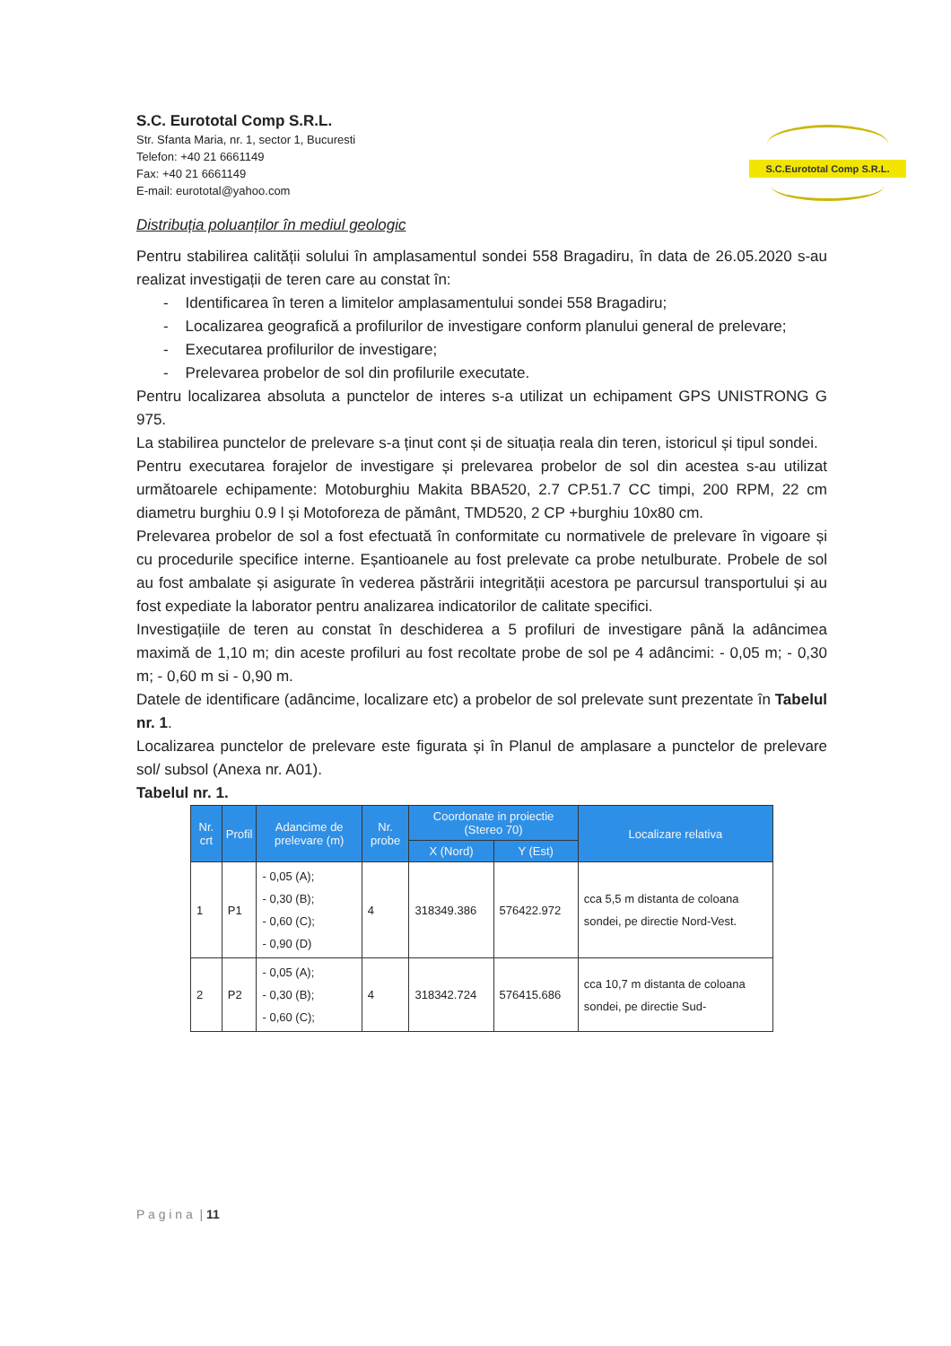S.C. Eurototal Comp S.R.L.
Str. Sfanta Maria, nr. 1, sector 1, Bucuresti
Telefon: +40 21 6661149
Fax: +40 21 6661149
E-mail: eurototal@yahoo.com
S.C.Eurototal Comp S.R.L.
Distribuția poluanților în mediul geologic
Pentru stabilirea calității solului în amplasamentul sondei 558 Bragadiru, în data de 26.05.2020 s-au realizat investigații de teren care au constat în:
- Identificarea în teren a limitelor amplasamentului sondei 558 Bragadiru;
- Localizarea geografică a profilurilor de investigare conform planului general de prelevare;
- Executarea profilurilor de investigare;
- Prelevarea probelor de sol din profilurile executate.
Pentru localizarea absoluta a punctelor de interes s-a utilizat un echipament GPS UNISTRONG G 975.
La stabilirea punctelor de prelevare s-a ținut cont și de situația reala din teren, istoricul și tipul sondei.
Pentru executarea forajelor de investigare și prelevarea probelor de sol din acestea s-au utilizat următoarele echipamente: Motoburghiu Makita BBA520, 2.7 CP.51.7 CC timpi, 200 RPM, 22 cm diametru burghiu 0.9 l și Motoforeza de pământ, TMD520, 2 CP +burghiu 10x80 cm.
Prelevarea probelor de sol a fost efectuată în conformitate cu normativele de prelevare în vigoare și cu procedurile specifice interne. Eșantioanele au fost prelevate ca probe netulburate. Probele de sol au fost ambalate și asigurate în vederea păstrării integrității acestora pe parcursul transportului și au fost expediate la laborator pentru analizarea indicatorilor de calitate specifici.
Investigațiile de teren au constat în deschiderea a 5 profiluri de investigare până la adâncimea maximă de 1,10 m; din aceste profiluri au fost recoltate probe de sol pe 4 adâncimi: - 0,05 m; - 0,30 m; - 0,60 m si - 0,90 m.
Datele de identificare (adâncime, localizare etc) a probelor de sol prelevate sunt prezentate în Tabelul nr. 1.
Localizarea punctelor de prelevare este figurata și în Planul de amplasare a punctelor de prelevare sol/ subsol (Anexa nr. A01).
Tabelul nr. 1.
| Nr. crt | Profil | Adancime de prelevare (m) | Nr. probe | Coordonate in proiectie (Stereo 70) | | Localizare relativa |
| --- | --- | --- | --- | --- | --- | --- |
| | | | | X (Nord) | Y (Est) | |
| 1 | P1 | - 0,05 (A); - 0,30 (B); - 0,60 (C); - 0,90 (D) | 4 | 318349.386 | 576422.972 | cca 5,5 m distanta de coloana sondei, pe directie Nord-Vest. |
| 2 | P2 | - 0,05 (A); - 0,30 (B); - 0,60 (C); | 4 | 318342.724 | 576415.686 | cca 10,7 m distanta de coloana sondei, pe directie Sud- |
P a g i n a | 11